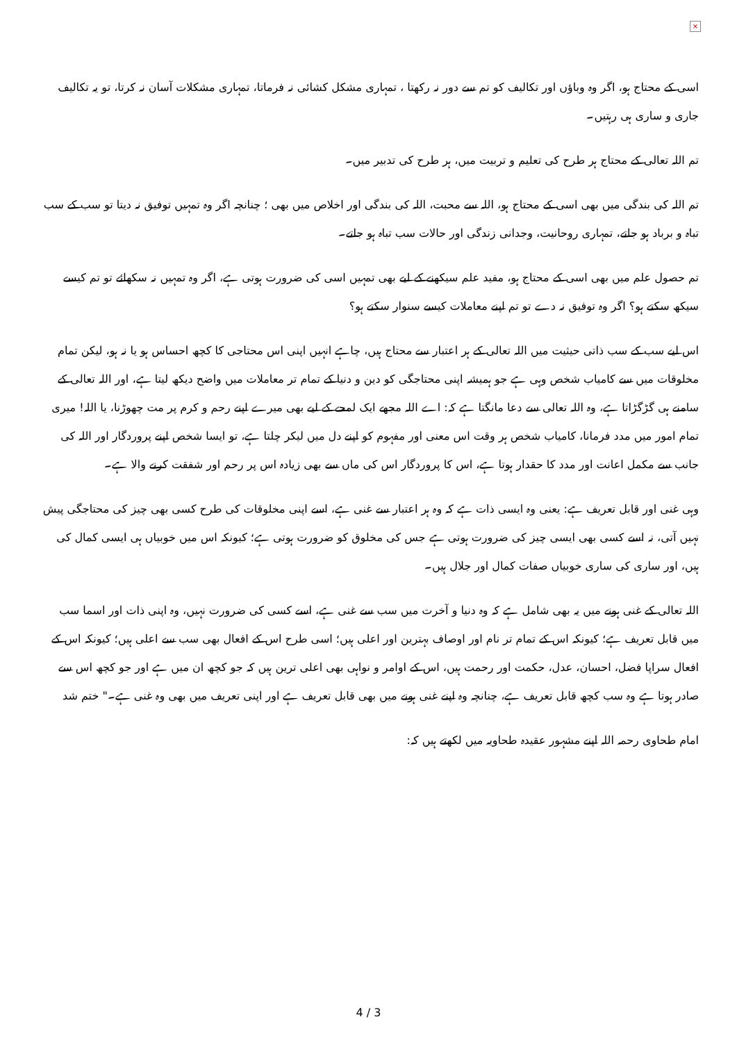×
اسی کے محتاج ہو، اگر وہ وباؤں اور تکالیف کو تم سے دور نہ رکھتا ، تمہاری مشکل کشائی نہ فرماتا، تمہاری مشکلات آسان نہ کرتا، تو یہ تکالیف جاری و ساری ہی رہتیں۔
تم اللہ تعالی کے محتاج ہر طرح کی تعلیم و تربیت میں، ہر طرح کی تدبیر میں۔
تم اللہ کی بندگی میں بھی اسی کے محتاج ہو، اللہ سے محبت، اللہ کی بندگی اور اخلاص میں بھی ؛ چنانچہ اگر وہ تمہیں توفیق نہ دیتا تو سب کے سب تباہ و برباد ہو جاتے، تمہاری روحانیت، وجدانی زندگی اور حالات سب تباہ ہو جاتے۔
تم حصول علم میں بھی اسی کے محتاج ہو، مفید علم سیکھنے کے لیے بھی تمہیں اسی کی ضرورت ہوتی ہے، اگر وہ تمہیں نہ سکھائے تو تم کیسے سیکھ سکتے ہو؟ اگر وہ توفیق نہ دے تو تم اپنے معاملات کیسے سنوار سکتے ہو؟
اس لیے سب کے سب ذاتی حیثیت میں اللہ تعالی کے ہر اعتبار سے محتاج ہیں، چاہے انہیں اپنی اس محتاجی کا کچھ احساس ہو یا نہ ہو، لیکن تمام مخلوقات میں سے کامیاب شخص وہی ہے جو ہمیشہ اپنی محتاجگی کو دین و دنیا کے تمام تر معاملات میں واضح دیکھ لیتا ہے، اور اللہ تعالی کے سامنے ہی گڑگڑاتا ہے، وہ اللہ تعالی سے دعا مانگتا ہے کہ: اے اللہ مجھے ایک لمحے کے لیے بھی میرے اپنے رحم و کرم پر مت چھوڑنا، یا اللہ! میری تمام امور میں مدد فرمانا، کامیاب شخص ہر وقت اس معنی اور مفہوم کو اپنے دل میں لیکر چلتا ہے، تو ایسا شخص اپنے پروردگار اور اللہ کی جانب سے مکمل اعانت اور مدد کا حقدار ہوتا ہے، اس کا پروردگار اس کی ماں سے بھی زیادہ اس پر رحم اور شفقت کرنے والا ہے۔
وہی غنی اور قابل تعریف ہے: یعنی وہ ایسی ذات ہے کہ وہ ہر اعتبار سے غنی ہے، اسے اپنی مخلوقات کی طرح کسی بھی چیز کی محتاجگی پیش نہیں آتی، نہ اسے کسی بھی ایسی چیز کی ضرورت ہوتی ہے جس کی مخلوق کو ضرورت ہوتی ہے؛ کیونکہ اس میں خوبیاں ہی ایسی کمال کی ہیں، اور ساری کی ساری خوبیاں صفات کمال اور جلال ہیں۔
اللہ تعالی کے غنی ہونے میں یہ بھی شامل ہے کہ وہ دنیا و آخرت میں سب سے غنی ہے، اسے کسی کی ضرورت نہیں، وہ اپنی ذات اور اسما سب میں قابل تعریف ہے؛ کیونکہ اس کے تمام تر نام اور اوصاف بہترین اور اعلی ہیں؛ اسی طرح اس کے افعال بھی سب سے اعلی ہیں؛ کیونکہ اس کے افعال سراپا فضل، احسان، عدل، حکمت اور رحمت ہیں، اس کے اوامر و نواہی بھی اعلی ترین ہیں کہ جو کچھ ان میں ہے اور جو کچھ اس سے صادر ہوتا ہے وہ سب کچھ قابل تعریف ہے، چنانچہ وہ اپنے غنی ہونے میں بھی قابل تعریف ہے اور اپنی تعریف میں بھی وہ غنی ہے۔" ختم شد
امام طحاوی رحمہ اللہ اپنے مشہور عقیدہ طحاویہ میں لکھتے ہیں کہ:
4 / 3